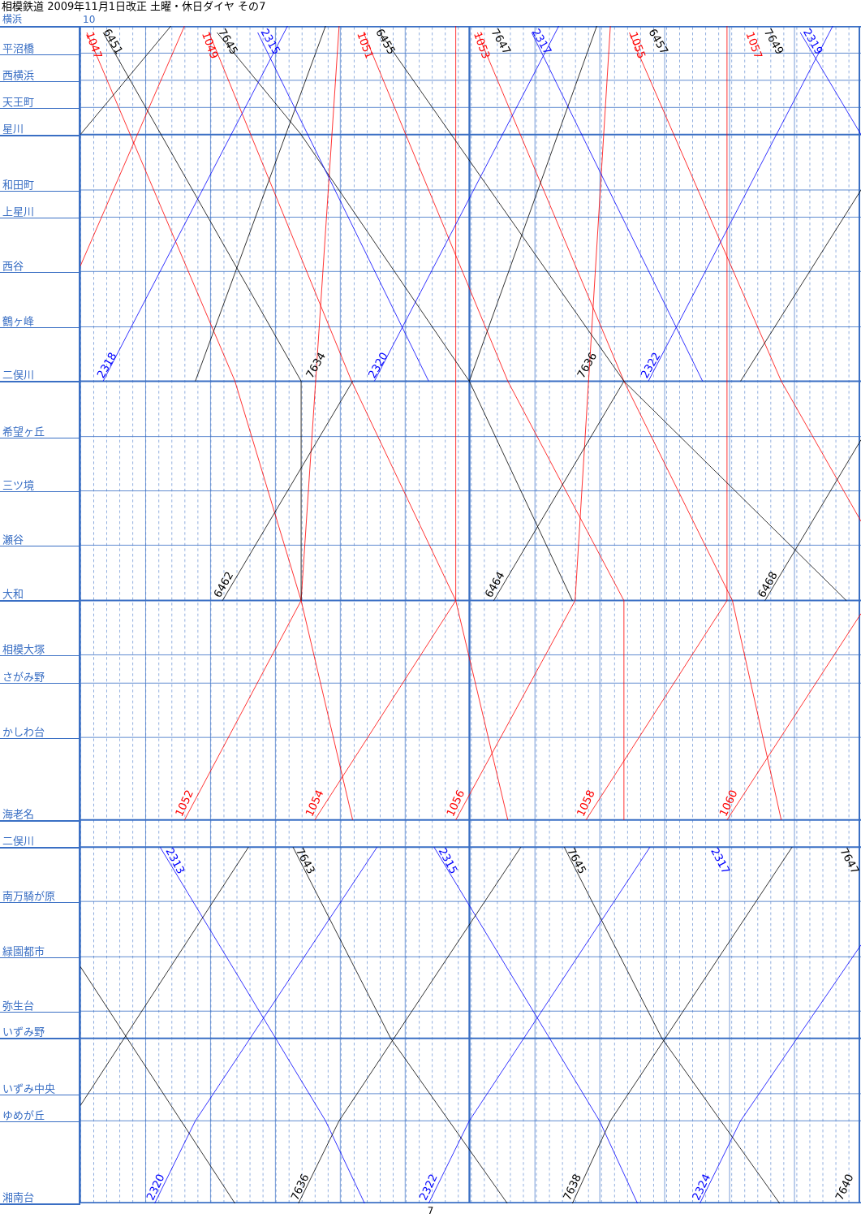相模鉄道 2009年11月1日改正 土曜・休日ダイヤ その7
横浜 10
平沼橋
西横浜
天王町
星川
和田町
上星川
西谷
鶴ヶ峰
二俣川
希望ヶ丘
三ツ境
瀬谷
大和
相模大塚
さがみ野
かしわ台
海老名
二俣川
南万騎が原
緑園都市
弥生台
いずみ野
いずみ中央
ゆめが丘
湘南台
1047
6451
1049
7645
2315
1051
6455
1053
7647
2317
1055
6457
1057
7649
2319
2318
7634
2320
7636
2322
6462
6464
6468
1052
1054
1056
1058
1060
2313
7643
2315
7645
2317
7647
2320
7636
2322
7638
2324
7640
7